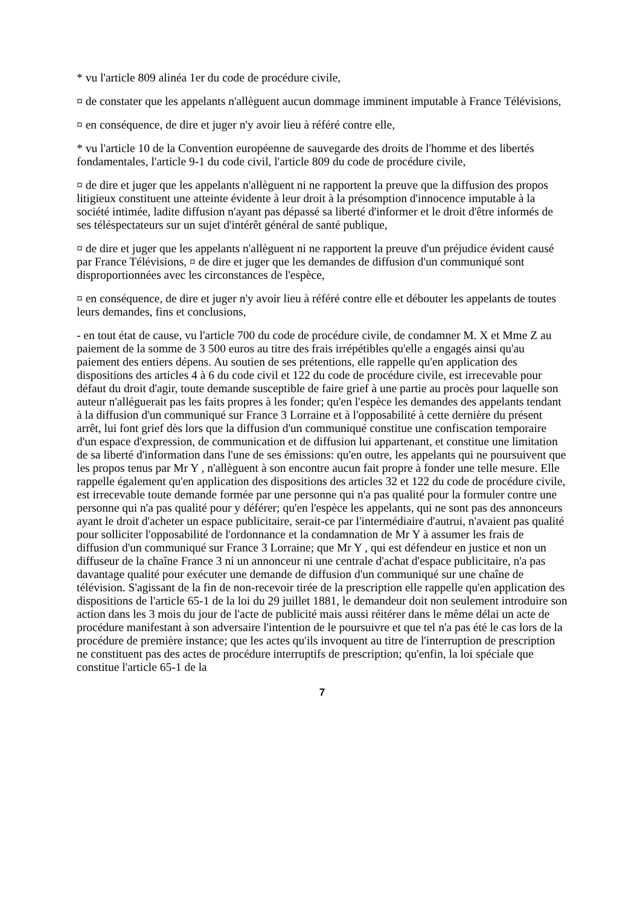* vu l'article 809 alinéa 1er du code de procédure civile,
¤ de constater que les appelants n'allèguent aucun dommage imminent imputable à France Télévisions,
¤ en conséquence, de dire et juger n'y avoir lieu à référé contre elle,
* vu l'article 10 de la Convention européenne de sauvegarde des droits de l'homme et des libertés fondamentales, l'article 9-1 du code civil, l'article 809 du code de procédure civile,
¤ de dire et juger que les appelants n'allèguent ni ne rapportent la preuve que la diffusion des propos litigieux constituent une atteinte évidente à leur droit à la présomption d'innocence imputable à la société intimée, ladite diffusion n'ayant pas dépassé sa liberté d'informer et le droit d'être informés de ses téléspectateurs sur un sujet d'intérêt général de santé publique,
¤ de dire et juger que les appelants n'allèguent ni ne rapportent la preuve d'un préjudice évident causé par France Télévisions, ¤ de dire et juger que les demandes de diffusion d'un communiqué sont disproportionnées avec les circonstances de l'espèce,
¤ en conséquence, de dire et juger n'y avoir lieu à référé contre elle et débouter les appelants de toutes leurs demandes, fins et conclusions,
- en tout état de cause, vu l'article 700 du code de procédure civile, de condamner M. X et Mme Z au paiement de la somme de 3 500 euros au titre des frais irrépétibles qu'elle a engagés ainsi qu'au paiement des entiers dépens. Au soutien de ses prétentions, elle rappelle qu'en application des dispositions des articles 4 à 6 du code civil et 122 du code de procédure civile, est irrecevable pour défaut du droit d'agir, toute demande susceptible de faire grief à une partie au procès pour laquelle son auteur n'alléguerait pas les faits propres à les fonder; qu'en l'espèce les demandes des appelants tendant à la diffusion d'un communiqué sur France 3 Lorraine et à l'opposabilité à cette dernière du présent arrêt, lui font grief dès lors que la diffusion d'un communiqué constitue une confiscation temporaire d'un espace d'expression, de communication et de diffusion lui appartenant, et constitue une limitation de sa liberté d'information dans l'une de ses émissions: qu'en outre, les appelants qui ne poursuivent que les propos tenus par Mr Y , n'allèguent à son encontre aucun fait propre à fonder une telle mesure. Elle rappelle également qu'en application des dispositions des articles 32 et 122 du code de procédure civile, est irrecevable toute demande formée par une personne qui n'a pas qualité pour la formuler contre une personne qui n'a pas qualité pour y déférer; qu'en l'espèce les appelants, qui ne sont pas des annonceurs ayant le droit d'acheter un espace publicitaire, serait-ce par l'intermédiaire d'autrui, n'avaient pas qualité pour solliciter l'opposabilité de l'ordonnance et la condamnation de Mr Y à assumer les frais de diffusion d'un communiqué sur France 3 Lorraine; que Mr Y , qui est défendeur en justice et non un diffuseur de la chaîne France 3 ni un annonceur ni une centrale d'achat d'espace publicitaire, n'a pas davantage qualité pour exécuter une demande de diffusion d'un communiqué sur une chaîne de télévision. S'agissant de la fin de non-recevoir tirée de la prescription elle rappelle qu'en application des dispositions de l'article 65-1 de la loi du 29 juillet 1881, le demandeur doit non seulement introduire son action dans les 3 mois du jour de l'acte de publicité mais aussi réitérer dans le même délai un acte de procédure manifestant à son adversaire l'intention de le poursuivre et que tel n'a pas été le cas lors de la procédure de première instance; que les actes qu'ils invoquent au titre de l'interruption de prescription ne constituent pas des actes de procédure interruptifs de prescription; qu'enfin, la loi spéciale que constitue l'article 65-1 de la
7